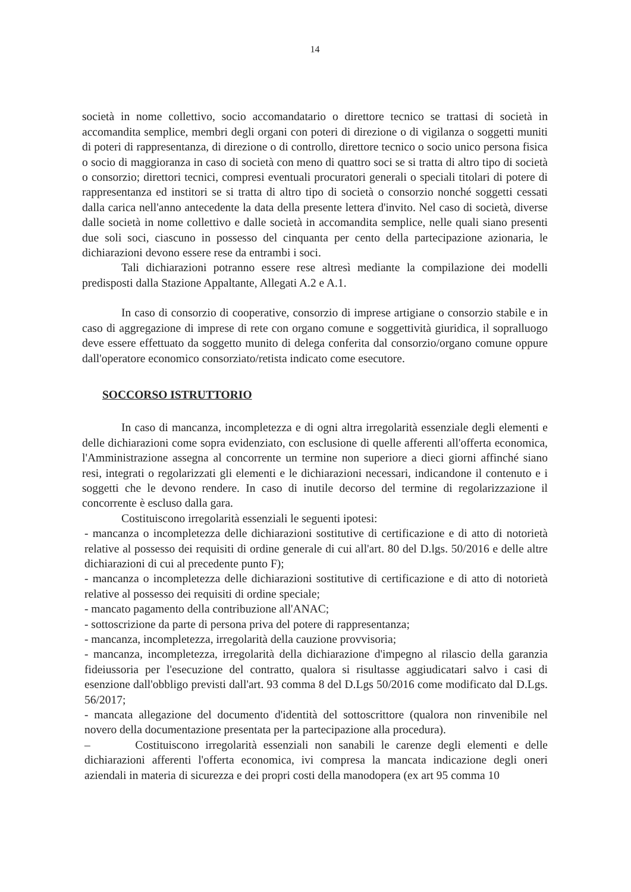14
società in nome collettivo, socio accomandatario o direttore tecnico se trattasi di società in accomandita semplice, membri degli organi con poteri di direzione o di vigilanza o soggetti muniti di poteri di rappresentanza, di direzione o di controllo, direttore tecnico o socio unico persona fisica o socio di maggioranza in caso di società con meno di quattro soci se si tratta di altro tipo di società o consorzio; direttori tecnici, compresi eventuali procuratori generali o speciali titolari di potere di rappresentanza ed institori se si tratta di altro tipo di società o consorzio nonché soggetti cessati dalla carica nell'anno antecedente la data della presente lettera d'invito. Nel caso di società, diverse dalle società in nome collettivo e dalle società in accomandita semplice, nelle quali siano presenti due soli soci, ciascuno in possesso del cinquanta per cento della partecipazione azionaria, le dichiarazioni devono essere rese da entrambi i soci.
Tali dichiarazioni potranno essere rese altresì mediante la compilazione dei modelli predisposti dalla Stazione Appaltante, Allegati A.2 e A.1.
In caso di consorzio di cooperative, consorzio di imprese artigiane o consorzio stabile e in caso di aggregazione di imprese di rete con organo comune e soggettività giuridica, il sopralluogo deve essere effettuato da soggetto munito di delega conferita dal consorzio/organo comune oppure dall'operatore economico consorziato/retista indicato come esecutore.
SOCCORSO ISTRUTTORIO
In caso di mancanza, incompletezza e di ogni altra irregolarità essenziale degli elementi e delle dichiarazioni come sopra evidenziato, con esclusione di quelle afferenti all'offerta economica, l'Amministrazione assegna al concorrente un termine non superiore a dieci giorni affinché siano resi, integrati o regolarizzati gli elementi e le dichiarazioni necessari, indicandone il contenuto e i soggetti che le devono rendere. In caso di inutile decorso del termine di regolarizzazione il concorrente è escluso dalla gara.
Costituiscono irregolarità essenziali le seguenti ipotesi:
- mancanza o incompletezza delle dichiarazioni sostitutive di certificazione e di atto di notorietà relative al possesso dei requisiti di ordine generale di cui all'art. 80 del D.lgs. 50/2016 e delle altre dichiarazioni di cui al precedente punto F);
- mancanza o incompletezza delle dichiarazioni sostitutive di certificazione e di atto di notorietà relative al possesso dei requisiti di ordine speciale;
- mancato pagamento della contribuzione all'ANAC;
- sottoscrizione da parte di persona priva del potere di rappresentanza;
- mancanza, incompletezza, irregolarità della cauzione provvisoria;
- mancanza, incompletezza, irregolarità della dichiarazione d'impegno al rilascio della garanzia fideiussoria per l'esecuzione del contratto, qualora si risultasse aggiudicatari salvo i casi di esenzione dall'obbligo previsti dall'art. 93 comma 8 del D.Lgs 50/2016 come modificato dal D.Lgs. 56/2017;
- mancata allegazione del documento d'identità del sottoscrittore (qualora non rinvenibile nel novero della documentazione presentata per la partecipazione alla procedura).
– Costituiscono irregolarità essenziali non sanabili le carenze degli elementi e delle dichiarazioni afferenti l'offerta economica, ivi compresa la mancata indicazione degli oneri aziendali in materia di sicurezza e dei propri costi della manodopera (ex art 95 comma 10